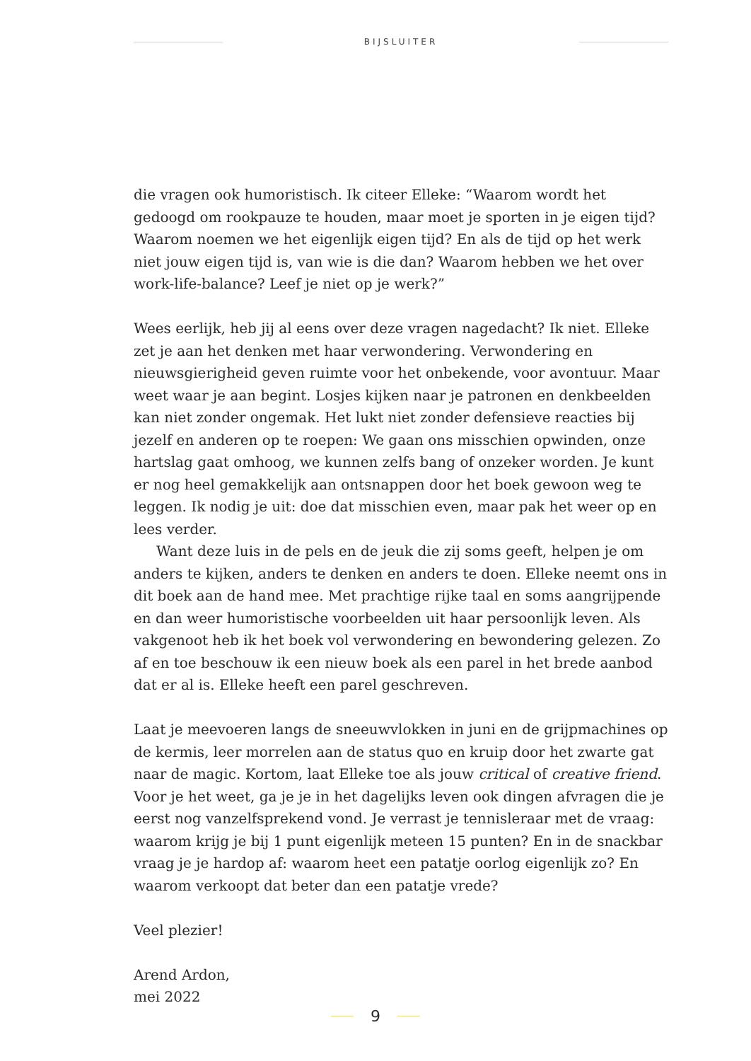BIJSLUITER
die vragen ook humoristisch. Ik citeer Elleke: “Waarom wordt het gedoogd om rookpauze te houden, maar moet je sporten in je eigen tijd? Waarom noemen we het eigenlijk eigen tijd? En als de tijd op het werk niet jouw eigen tijd is, van wie is die dan? Waarom hebben we het over work-life-balance? Leef je niet op je werk?”
Wees eerlijk, heb jij al eens over deze vragen nagedacht? Ik niet. Elleke zet je aan het denken met haar verwondering. Verwondering en nieuwsgierigheid geven ruimte voor het onbekende, voor avontuur. Maar weet waar je aan begint. Losjes kijken naar je patronen en denkbeelden kan niet zonder ongemak. Het lukt niet zonder defensieve reacties bij jezelf en anderen op te roepen: We gaan ons misschien opwinden, onze hartslag gaat omhoog, we kunnen zelfs bang of onzeker worden. Je kunt er nog heel gemakkelijk aan ontsnappen door het boek gewoon weg te leggen. Ik nodig je uit: doe dat misschien even, maar pak het weer op en lees verder.
Want deze luis in de pels en de jeuk die zij soms geeft, helpen je om anders te kijken, anders te denken en anders te doen. Elleke neemt ons in dit boek aan de hand mee. Met prachtige rijke taal en soms aangrijpende en dan weer humoristische voorbeelden uit haar persoonlijk leven. Als vakgenoot heb ik het boek vol verwondering en bewondering gelezen. Zo af en toe beschouw ik een nieuw boek als een parel in het brede aanbod dat er al is. Elleke heeft een parel geschreven.
Laat je meevoeren langs de sneeuwvlokken in juni en de grijpmachines op de kermis, leer morrelen aan de status quo en kruip door het zwarte gat naar de magic. Kortom, laat Elleke toe als jouw critical of creative friend. Voor je het weet, ga je je in het dagelijks leven ook dingen afvragen die je eerst nog vanzelfsprekend vond. Je verrast je tennisleraar met de vraag: waarom krijg je bij 1 punt eigenlijk meteen 15 punten? En in de snackbar vraag je je hardop af: waarom heet een patatje oorlog eigenlijk zo? En waarom verkoopt dat beter dan een patatje vrede?
Veel plezier!
Arend Ardon,
mei 2022
9